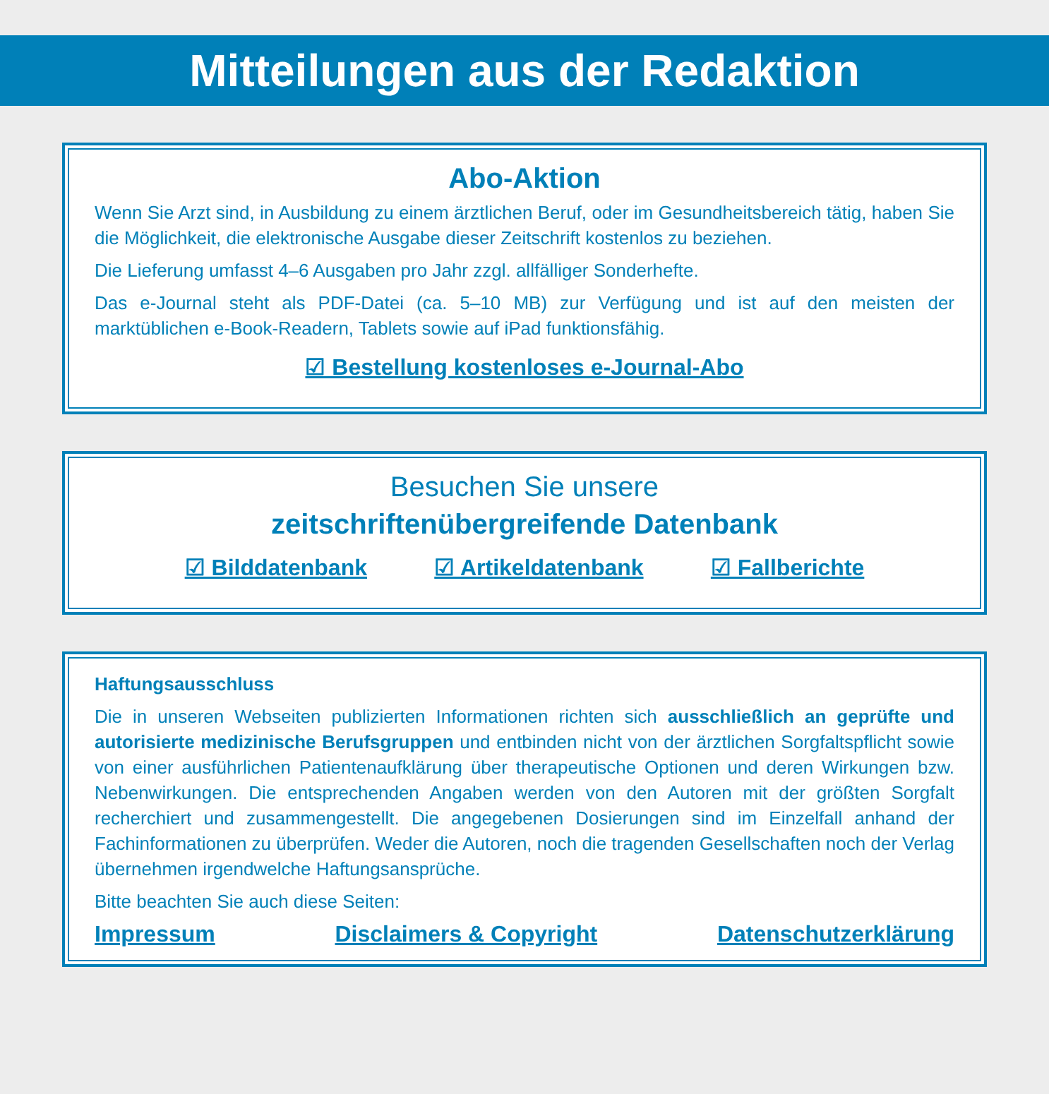Mitteilungen aus der Redaktion
Abo-Aktion
Wenn Sie Arzt sind, in Ausbildung zu einem ärztlichen Beruf, oder im Gesundheitsbereich tätig, haben Sie die Möglichkeit, die elektronische Ausgabe dieser Zeitschrift kostenlos zu beziehen.
Die Lieferung umfasst 4–6 Ausgaben pro Jahr zzgl. allfälliger Sonderhefte.
Das e-Journal steht als PDF-Datei (ca. 5–10 MB) zur Verfügung und ist auf den meisten der marktüblichen e-Book-Readern, Tablets sowie auf iPad funktionsfähig.
☑ Bestellung kostenloses e-Journal-Abo
Besuchen Sie unsere
zeitschriftenübergreifende Datenbank
☑ Bilddatenbank ☑ Artikeldatenbank ☑ Fallberichte
Haftungsausschluss
Die in unseren Webseiten publizierten Informationen richten sich ausschließlich an geprüfte und autorisierte medizinische Berufsgruppen und entbinden nicht von der ärztlichen Sorgfaltspflicht sowie von einer ausführlichen Patientenaufklärung über therapeutische Optionen und deren Wirkungen bzw. Nebenwirkungen. Die entsprechenden Angaben werden von den Autoren mit der größten Sorgfalt recherchiert und zusammengestellt. Die angegebenen Dosierungen sind im Einzelfall anhand der Fachinformationen zu überprüfen. Weder die Autoren, noch die tragenden Gesellschaften noch der Verlag übernehmen irgendwelche Haftungsansprüche.
Bitte beachten Sie auch diese Seiten:
Impressum Disclaimers & Copyright Datenschutzerklärung